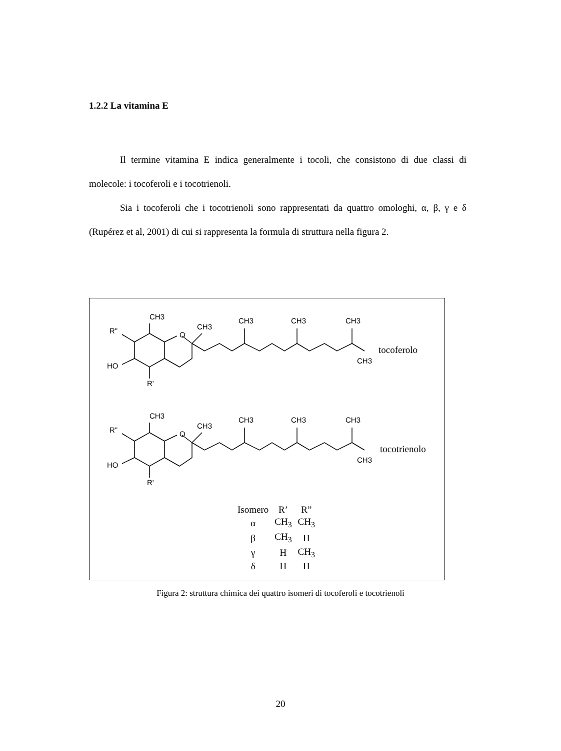1.2.2 La vitamina E
Il termine vitamina E indica generalmente i tocoli, che consistono di due classi di molecole: i tocoferoli e i tocotrienoli.
Sia i tocoferoli che i tocotrienoli sono rappresentati da quattro omologhi, α, β, γ e δ (Rupérez et al, 2001) di cui si rappresenta la formula di struttura nella figura 2.
CH3
CH3
CH3
CH3
CH3
R"
O
HO
R'
CH3
tocoferolo
CH3
CH3
CH3
CH3
CH3
R"
O
HO
R'
CH3
tocotrienolo
| Isomero | R’ | R” |
| --- | --- | --- |
| α | CH<sub>3</sub> | CH<sub>3</sub> |
| β | CH<sub>3</sub> | H |
| γ | H | CH<sub>3</sub> |
| δ | H | H |
Figura 2: struttura chimica dei quattro isomeri di tocoferoli e tocotrienoli
20